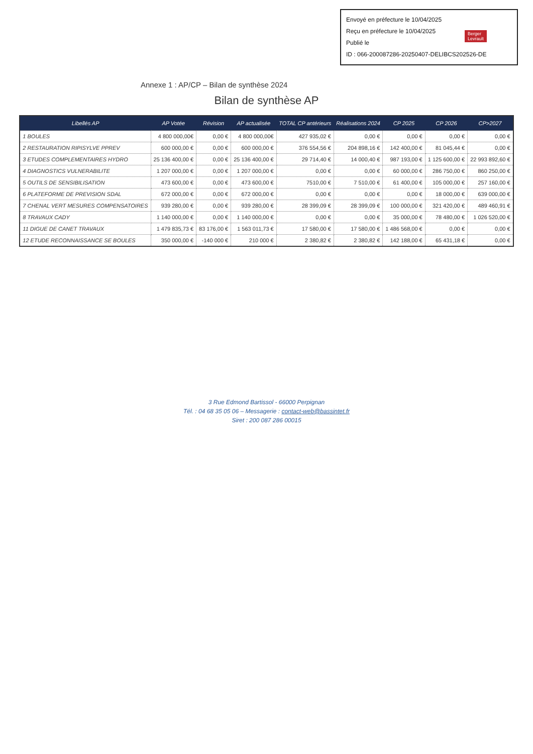Envoyé en préfecture le 10/04/2025
Reçu en préfecture le 10/04/2025
Publié le
ID : 066-200087286-20250407-DELIBCS202526-DE
Berger
Levrault
Annexe 1 : AP/CP – Bilan de synthèse 2024
Bilan de synthèse AP
| Libellés AP | AP Votée | Révision | AP actualisée | TOTAL CP antérieurs | Réalisations 2024 | CP 2025 | CP 2026 | CP>2027 |
| --- | --- | --- | --- | --- | --- | --- | --- | --- |
| 1 BOULES | 4 800 000,00€ | 0,00 € | 4 800 000,00€ | 427 935,02 € | 0,00 € | 0,00 € | 0,00 € | 0,00 € |
| 2 RESTAURATION RIPISYLVE PPREV | 600 000,00 € | 0,00 € | 600 000,00 € | 376 554,56 € | 204 898,16 € | 142 400,00 € | 81 045,44 € | 0,00 € |
| 3 ETUDES COMPLEMENTAIRES HYDRO | 25 136 400,00 € | 0,00 € | 25 136 400,00 € | 29 714,40 € | 14 000,40 € | 987 193,00 € | 1 125 600,00 € | 22 993 892,60 € |
| 4 DIAGNOSTICS VULNERABILITE | 1 207 000,00 € | 0,00 € | 1 207 000,00 € | 0,00 € | 0,00 € | 60 000,00 € | 286 750,00 € | 860 250,00 € |
| 5 OUTILS DE SENSIBILISATION | 473 600,00 € | 0,00 € | 473 600,00 € | 7510,00 € | 7 510,00 € | 61 400,00 € | 105 000,00 € | 257 160,00 € |
| 6 PLATEFORME DE PREVISION SDAL | 672 000,00 € | 0,00 € | 672 000,00 € | 0,00 € | 0,00 € | 0,00 € | 18 000,00 € | 639 000,00 € |
| 7 CHENAL VERT MESURES COMPENSATOIRES | 939 280,00 € | 0,00 € | 939 280,00 € | 28 399,09 € | 28 399,09 € | 100 000,00 € | 321 420,00 € | 489 460,91 € |
| 8 TRAVAUX CADY | 1 140 000,00 € | 0,00 € | 1 140 000,00 € | 0,00 € | 0,00 € | 35 000,00 € | 78 480,00 € | 1 026 520,00 € |
| 11 DIGUE DE CANET TRAVAUX | 1 479 835,73 € | 83 176,00 € | 1 563 011,73 € | 17 580,00 € | 17 580,00 € | 1 486 568,00 € | 0,00 € | 0,00 € |
| 12 ETUDE RECONNAISSANCE SE BOULES | 350 000,00 € | -140 000 € | 210 000 € | 2 380,82 € | 2 380,82 € | 142 188,00 € | 65 431,18 € | 0,00 € |
3 Rue Edmond Bartissol - 66000 Perpignan
Tél. : 04 68 35 05 06 – Messagerie : contact-web@bassintet.fr
Siret : 200 087 286 00015